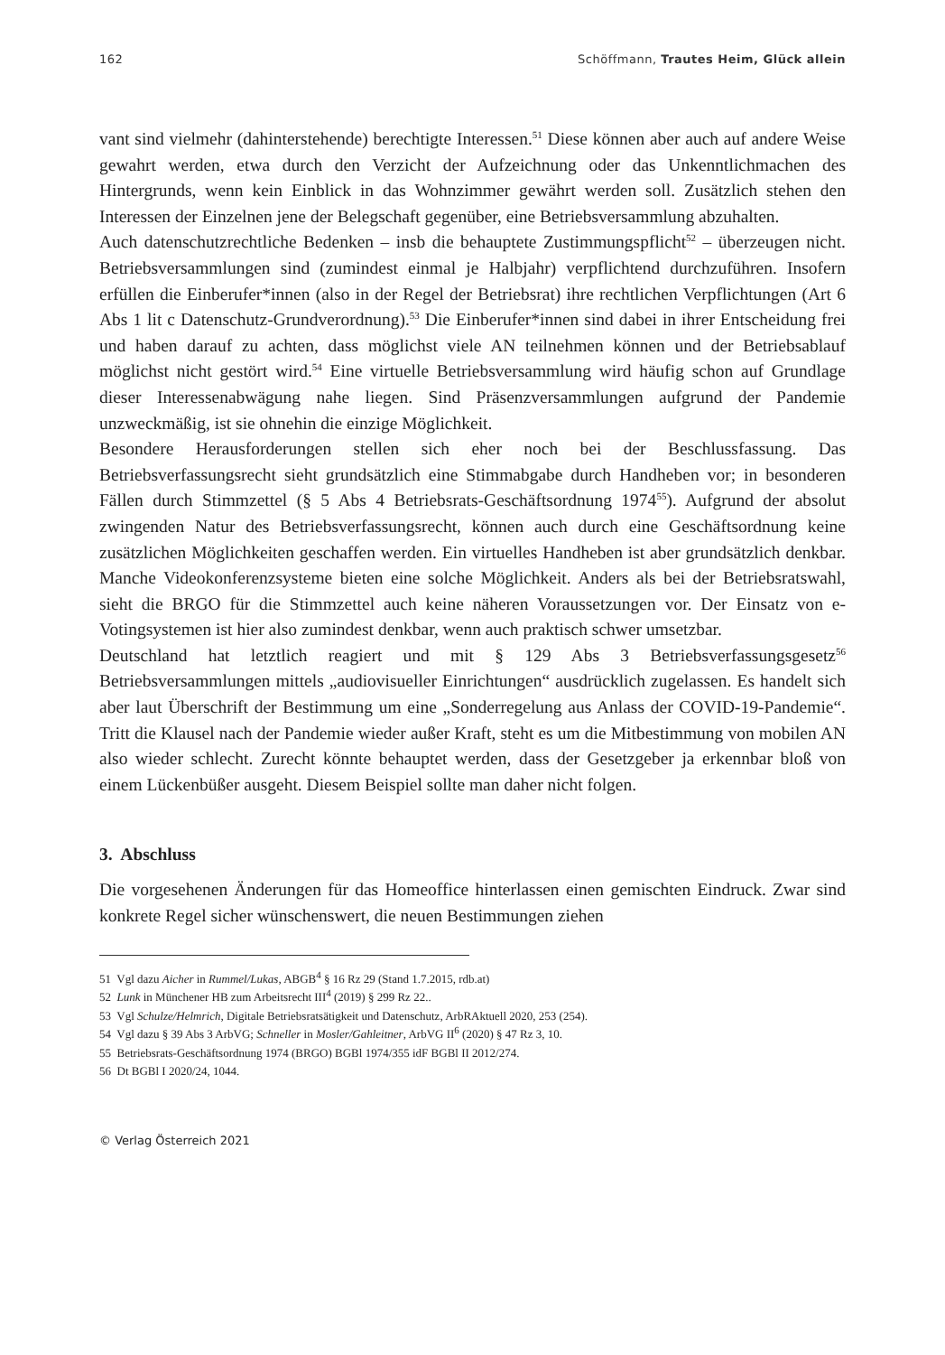162 Schöffmann, Trautes Heim, Glück allein
vant sind vielmehr (dahinterstehende) berechtigte Interessen.<sup>51</sup> Diese können aber auch auf andere Weise gewahrt werden, etwa durch den Verzicht der Aufzeichnung oder das Unkenntlichmachen des Hintergrunds, wenn kein Einblick in das Wohnzimmer gewährt werden soll. Zusätzlich stehen den Interessen der Einzelnen jene der Belegschaft gegenüber, eine Betriebsversammlung abzuhalten.
Auch datenschutzrechtliche Bedenken – insb die behauptete Zustimmungspflicht<sup>52</sup> – überzeugen nicht. Betriebsversammlungen sind (zumindest einmal je Halbjahr) verpflichtend durchzuführen. Insofern erfüllen die Einberufer*innen (also in der Regel der Betriebsrat) ihre rechtlichen Verpflichtungen (Art 6 Abs 1 lit c Datenschutz-Grundverordnung).<sup>53</sup> Die Einberufer*innen sind dabei in ihrer Entscheidung frei und haben darauf zu achten, dass möglichst viele AN teilnehmen können und der Betriebsablauf möglichst nicht gestört wird.<sup>54</sup> Eine virtuelle Betriebsversammlung wird häufig schon auf Grundlage dieser Interessenabwägung nahe liegen. Sind Präsenzversammlungen aufgrund der Pandemie unzweckmäßig, ist sie ohnehin die einzige Möglichkeit.
Besondere Herausforderungen stellen sich eher noch bei der Beschlussfassung. Das Betriebsverfassungsrecht sieht grundsätzlich eine Stimmabgabe durch Handheben vor; in besonderen Fällen durch Stimmzettel (§ 5 Abs 4 Betriebsrats-Geschäftsordnung 1974<sup>55</sup>). Aufgrund der absolut zwingenden Natur des Betriebsverfassungsrecht, können auch durch eine Geschäftsordnung keine zusätzlichen Möglichkeiten geschaffen werden. Ein virtuelles Handheben ist aber grundsätzlich denkbar. Manche Videokonferenzsysteme bieten eine solche Möglichkeit. Anders als bei der Betriebsratswahl, sieht die BRGO für die Stimmzettel auch keine näheren Voraussetzungen vor. Der Einsatz von e-Votingsystemen ist hier also zumindest denkbar, wenn auch praktisch schwer umsetzbar.
Deutschland hat letztlich reagiert und mit § 129 Abs 3 Betriebsverfassungsgesetz<sup>56</sup> Betriebsversammlungen mittels „audiovisueller Einrichtungen“ ausdrücklich zugelassen. Es handelt sich aber laut Überschrift der Bestimmung um eine „Sonderregelung aus Anlass der COVID-19-Pandemie“. Tritt die Klausel nach der Pandemie wieder außer Kraft, steht es um die Mitbestimmung von mobilen AN also wieder schlecht. Zurecht könnte behauptet werden, dass der Gesetzgeber ja erkennbar bloß von einem Lückenbüßer ausgeht. Diesem Beispiel sollte man daher nicht folgen.
3. Abschluss
Die vorgesehenen Änderungen für das Homeoffice hinterlassen einen gemischten Eindruck. Zwar sind konkrete Regel sicher wünschenswert, die neuen Bestimmungen ziehen
51 Vgl dazu Aicher in Rummel/Lukas, ABGB<sup>4</sup> § 16 Rz 29 (Stand 1.7.2015, rdb.at)
52 Lunk in Münchener HB zum Arbeitsrecht III<sup>4</sup> (2019) § 299 Rz 22..
53 Vgl Schulze/Helmrich, Digitale Betriebsratsätigkeit und Datenschutz, ArbRAktuell 2020, 253 (254).
54 Vgl dazu § 39 Abs 3 ArbVG; Schneller in Mosler/Gahleitner, ArbVG II<sup>6</sup> (2020) § 47 Rz 3, 10.
55 Betriebsrats-Geschäftsordnung 1974 (BRGO) BGBl 1974/355 idF BGBl II 2012/274.
56 Dt BGBl I 2020/24, 1044.
© Verlag Österreich 2021